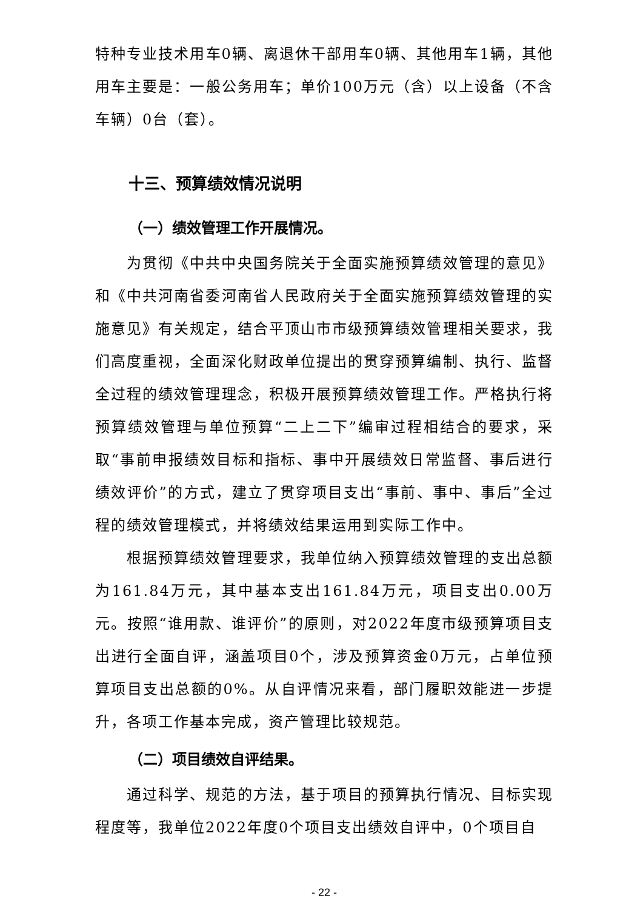特种专业技术用车0辆、离退休干部用车0辆、其他用车1辆，其他用车主要是：一般公务用车；单价100万元（含）以上设备（不含车辆）0台（套）。
十三、预算绩效情况说明
（一）绩效管理工作开展情况。
为贯彻《中共中央国务院关于全面实施预算绩效管理的意见》和《中共河南省委河南省人民政府关于全面实施预算绩效管理的实施意见》有关规定，结合平顶山市市级预算绩效管理相关要求，我们高度重视，全面深化财政单位提出的贯穿预算编制、执行、监督全过程的绩效管理理念，积极开展预算绩效管理工作。严格执行将预算绩效管理与单位预算“二上二下”编审过程相结合的要求，采取“事前申报绩效目标和指标、事中开展绩效日常监督、事后进行绩效评价”的方式，建立了贯穿项目支出“事前、事中、事后”全过程的绩效管理模式，并将绩效结果运用到实际工作中。
根据预算绩效管理要求，我单位纳入预算绩效管理的支出总额为161.84万元，其中基本支出161.84万元，项目支出0.00万元。按照“谁用款、谁评价”的原则，对2022年度市级预算项目支出进行全面自评，涵盖项目0个，涉及预算资金0万元，占单位预算项目支出总额的0%。从自评情况来看，部门履职效能进一步提升，各项工作基本完成，资产管理比较规范。
（二）项目绩效自评结果。
通过科学、规范的方法，基于项目的预算执行情况、目标实现程度等，我单位2022年度0个项目支出绩效自评中，0个项目自
- 22 -